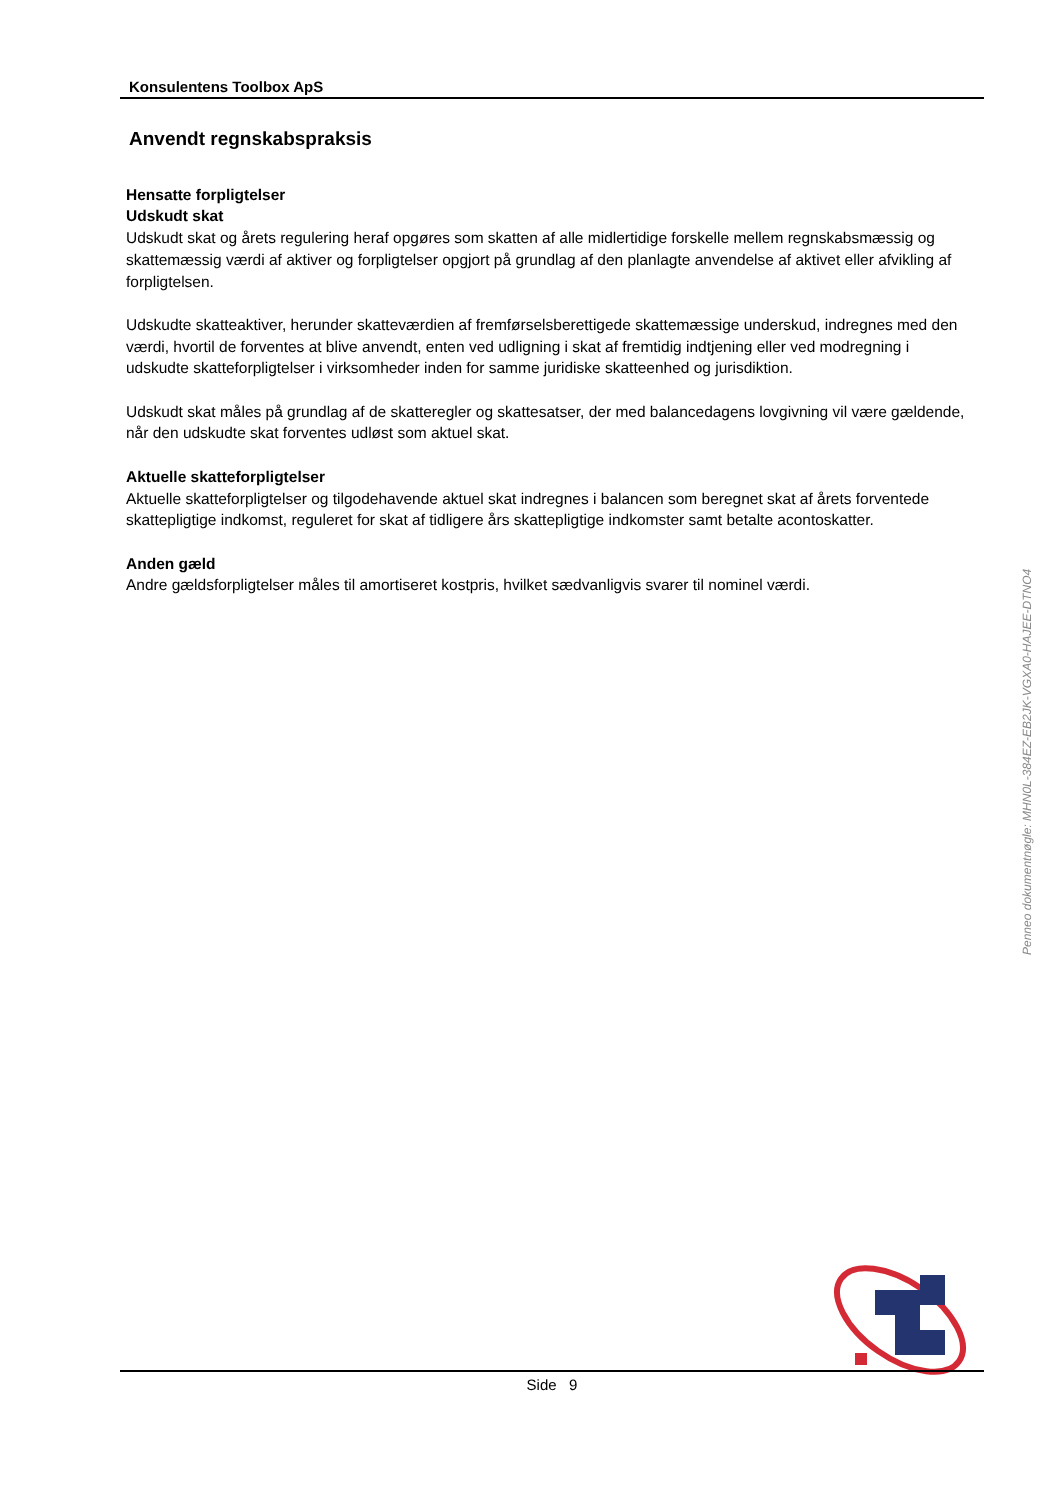Konsulentens Toolbox ApS
Anvendt regnskabspraksis
Hensatte forpligtelser
Udskudt skat
Udskudt skat og årets regulering heraf opgøres som skatten af alle midlertidige forskelle mellem regnskabsmæssig og skattemæssig værdi af aktiver og forpligtelser opgjort på grundlag af den planlagte anvendelse af aktivet eller afvikling af forpligtelsen.
Udskudte skatteaktiver, herunder skatteværdien af fremførselsberettigede skattemæssige underskud, indregnes med den værdi, hvortil de forventes at blive anvendt, enten ved udligning i skat af fremtidig indtjening eller ved modregning i udskudte skatteforpligtelser i virksomheder inden for samme juridiske skatteenhed og jurisdiktion.
Udskudt skat måles på grundlag af de skatteregler og skattesatser, der med balancedagens lovgivning vil være gældende, når den udskudte skat forventes udløst som aktuel skat.
Aktuelle skatteforpligtelser
Aktuelle skatteforpligtelser og tilgodehavende aktuel skat indregnes i balancen som beregnet skat af årets forventede skattepligtige indkomst, reguleret for skat af tidligere års skattepligtige indkomster samt betalte acontoskatter.
Anden gæld
Andre gældsforpligtelser måles til amortiseret kostpris, hvilket sædvanligvis svarer til nominel værdi.
Side 9
Penneo dokumentnøgle: MHN0L-384EZ-EB2JK-VGXA0-HAJEE-DTNO4